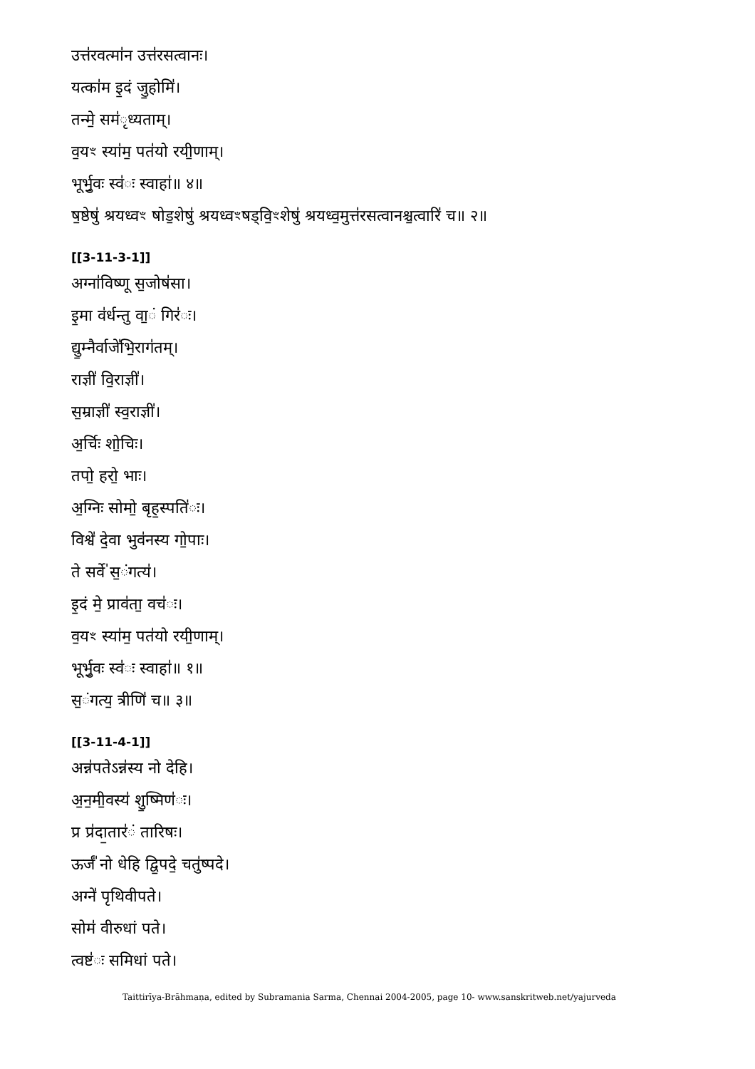उत्त॑रवत्मा॑न उत्त॑रसत्वानः।
यत्का॑म इ॒दं जु॒होमि॑।
तन्मे॒ सम॑ृध्यताम्।
व॒यꣳ स्या॑म॒ पत॑यो रयी॒णाम्।
भूर्भु॒वः स्व॑ः स्वाहा॑॥ ४॥
ष॒ष्ठेषु॑ श्रयध्वꣳ षोड॒शेषु॑ श्रयध्वꣳषड्वि॒ꣳशेषु॑ श्रयध्व॒मुत्त॑रसत्वानश्च॒त्वारि॑ च॥ २॥
[[3-11-3-1]]
अग्ना॑विष्णू स॒जोष॑सा।
इ॒मा व॑र्धन्तु वा॒ं गिर॑ः।
द्यु॒म्नैर्वाजे॑भि॒राग॑तम्।
राज्ञी॑ वि॒राज्ञी॑।
स॒म्राज्ञी॑ स्व॒राज्ञी॑।
अ॒र्चिः शो॒चिः।
तपो॒ हरो॒ भाः।
अ॒ग्निः सोमो॒ बृह॒स्पति॑ः।
विश्वे॑ दे॒वा भुव॑नस्य गो॒पाः।
ते सर्वे॑ स॒ंगत्य॑।
इ॒दं मे॒ प्राव॑ता॒ वच॑ः।
व॒यꣳ स्या॑म॒ पत॑यो रयी॒णाम्।
भूर्भु॒वः स्व॑ः स्वाहा॑॥ १॥
स॒ंगत्य॒ त्रीणि॑ च॥ ३॥
[[3-11-4-1]]
अन्न॑पतेऽन्न॑स्य नो देहि।
अ॒न॒मी॒वस्य॑ शु॒ष्मिण॑ः।
प्र प्र॑दा॒तार॑ं तारिषः।
ऊर्जं॑ नो धेहि द्वि॒पदे॒ चतु॑ष्पदे।
अग्ने॑ पृथिवीपते।
सोम॑ वीरुधां पते।
त्वष्ट॑ः समिधां पते।
Taittirīya-Brāhmaṇa, edited by Subramania Sarma, Chennai 2004-2005, page 10- www.sanskritweb.net/yajurveda